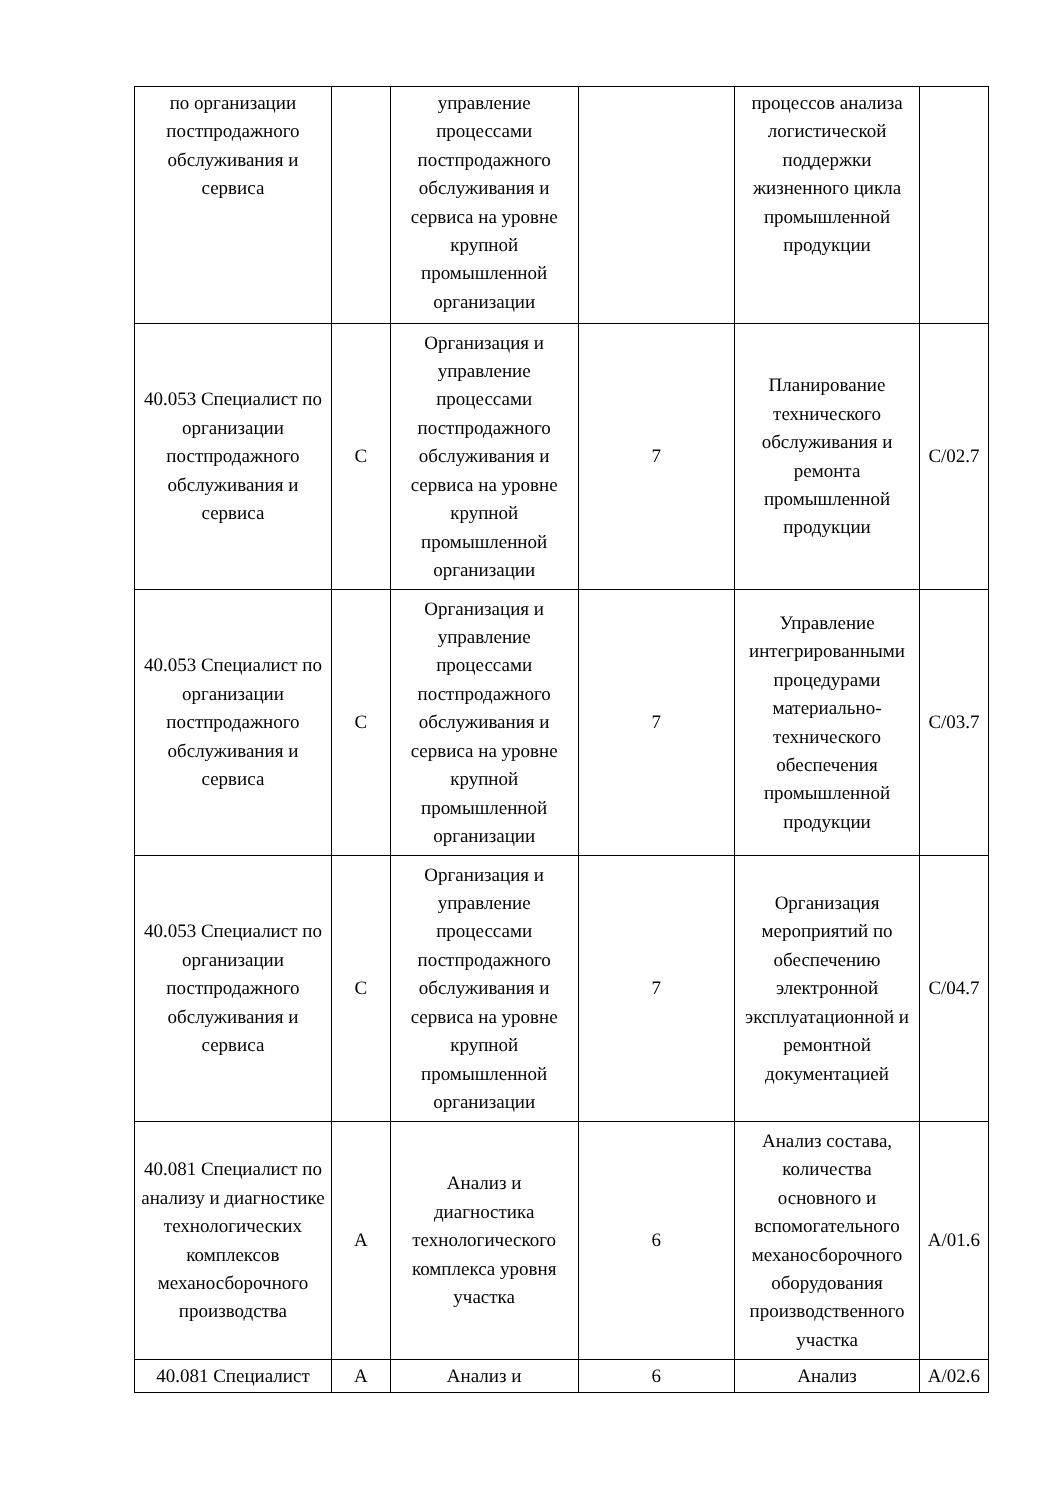| по организации постпродажного обслуживания и сервиса | | управление процессами постпродажного обслуживания и сервиса на уровне крупной промышленной организации | | процессов анализа логистической поддержки жизненного цикла промышленной продукции | |
| 40.053 Специалист по организации постпродажного обслуживания и сервиса | C | Организация и управление процессами постпродажного обслуживания и сервиса на уровне крупной промышленной организации | 7 | Планирование технического обслуживания и ремонта промышленной продукции | C/02.7 |
| 40.053 Специалист по организации постпродажного обслуживания и сервиса | C | Организация и управление процессами постпродажного обслуживания и сервиса на уровне крупной промышленной организации | 7 | Управление интегрированными процедурами материально-технического обеспечения промышленной продукции | C/03.7 |
| 40.053 Специалист по организации постпродажного обслуживания и сервиса | C | Организация и управление процессами постпродажного обслуживания и сервиса на уровне крупной промышленной организации | 7 | Организация мероприятий по обеспечению электронной эксплуатационной и ремонтной документацией | C/04.7 |
| 40.081 Специалист по анализу и диагностике технологических комплексов механосборочного производства | A | Анализ и диагностика технологического комплекса уровня участка | 6 | Анализ состава, количества основного и вспомогательного механосборочного оборудования производственного участка | A/01.6 |
| 40.081 Специалист | A | Анализ и | 6 | Анализ | A/02.6 |